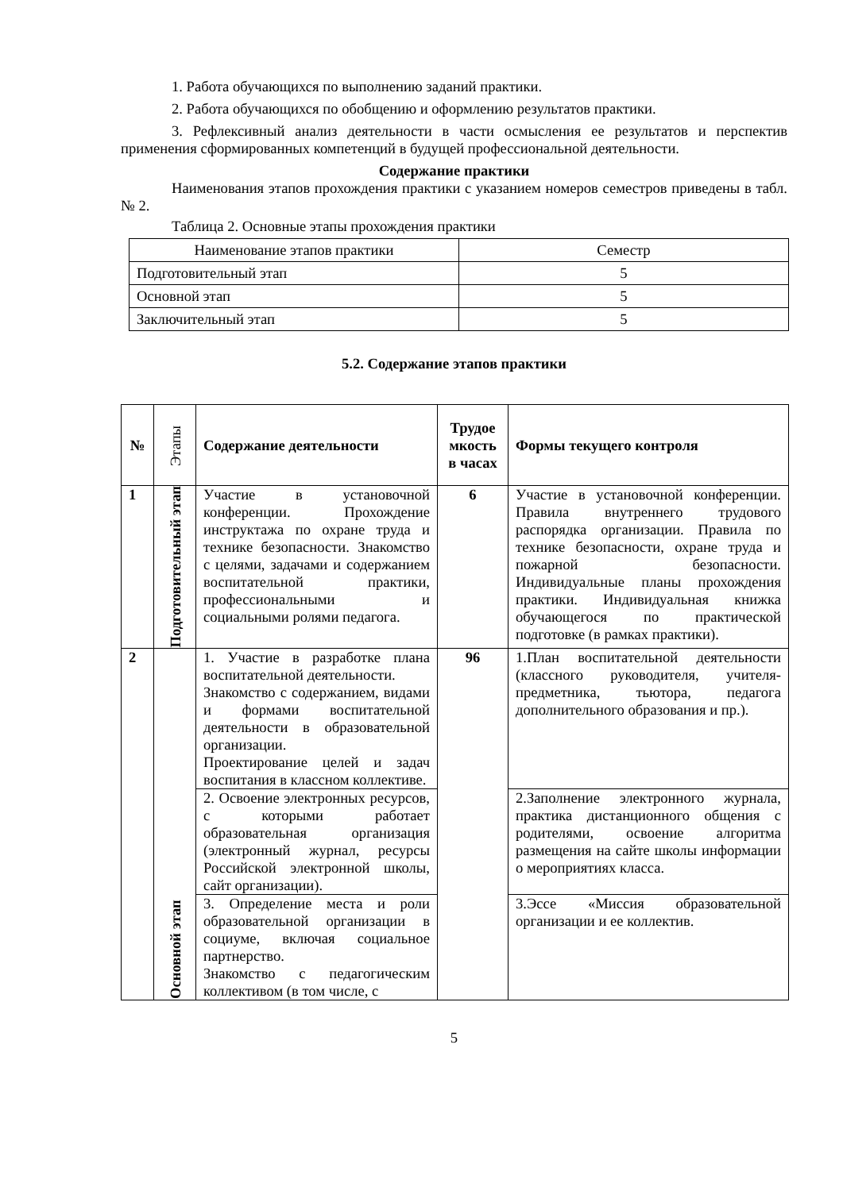1. Работа обучающихся по выполнению заданий практики.
2. Работа обучающихся по обобщению и оформлению результатов практики.
3. Рефлексивный анализ деятельности в части осмысления ее результатов и перспектив применения сформированных компетенций в будущей профессиональной деятельности.
Содержание практики
Наименования этапов прохождения практики с указанием номеров семестров приведены в табл. № 2.
Таблица 2. Основные этапы прохождения практики
| Наименование этапов практики | Семестр |
| Подготовительный этап | 5 |
| Основной этап | 5 |
| Заключительный этап | 5 |
5.2. Содержание этапов практики
| № | Этапы | Содержание деятельности | Трудое мкость в часах | Формы текущего контроля |
| --- | --- | --- | --- | --- |
| 1 | Подготовительный этап | Участие в установочной конференции. Прохождение инструктажа по охране труда и технике безопасности. Знакомство с целями, задачами и содержанием воспитательной практики, профессиональными и социальными ролями педагога. | 6 | Участие в установочной конференции. Правила внутреннего трудового распорядка организации. Правила по технике безопасности, охране труда и пожарной безопасности. Индивидуальные планы прохождения практики. Индивидуальная книжка обучающегося по практической подготовке (в рамках практики). |
| 2 | Основной этап | 1. Участие в разработке плана воспитательной деятельности. Знакомство с содержанием, видами и формами воспитательной деятельности в образовательной организации. Проектирование целей и задач воспитания в классном коллективе. | 96 | 1.План воспитательной деятельности (классного руководителя, учителя-предметника, тьютора, педагога дополнительного образования и пр.). |
| | | 2. Освоение электронных ресурсов, с которыми работает образовательная организация (электронный журнал, ресурсы Российской электронной школы, сайт организации). | | 2.Заполнение электронного журнала, практика дистанционного общения с родителями, освоение алгоритма размещения на сайте школы информации о мероприятиях класса. |
| | | 3. Определение места и роли образовательной организации в социуме, включая социальное партнерство. Знакомство с педагогическим коллективом (в том числе, с | | 3.Эссе «Миссия образовательной организации и ее коллектив. |
5